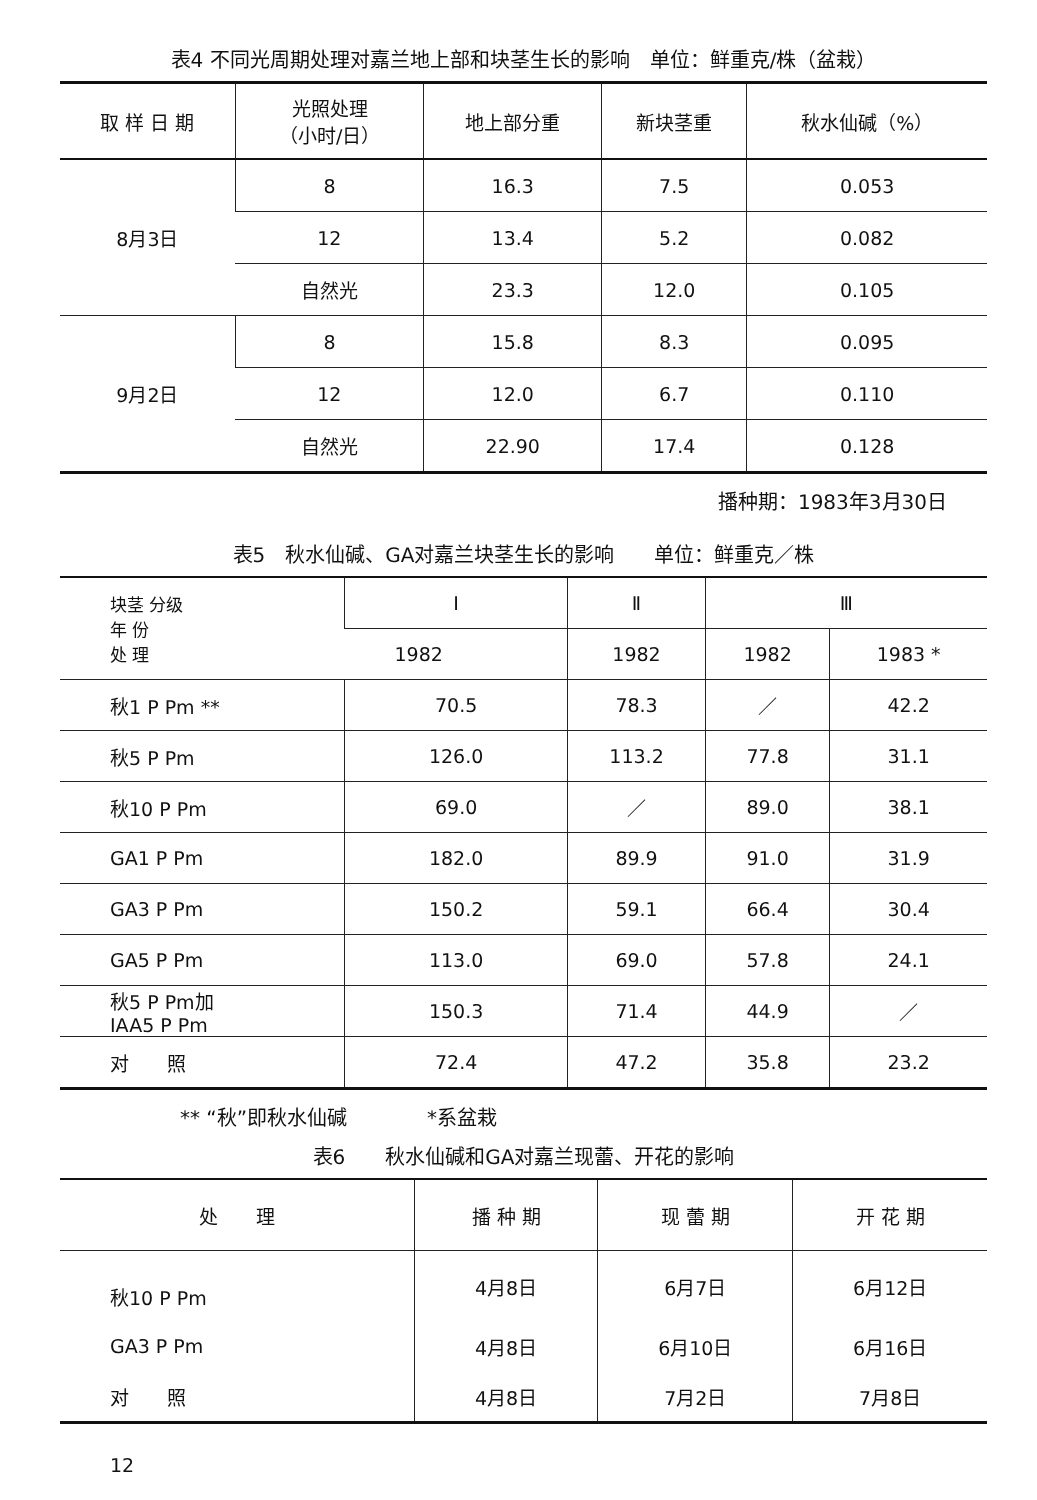表4 不同光周期处理对嘉兰地上部和块茎生长的影响　单位：鲜重克/株（盆栽）
| 取 样 日 期 | 光照处理 （小时/日） | 地上部分重 | 新块茎重 | 秋水仙碱（%） |
| --- | --- | --- | --- | --- |
| 8月3日 | 8 | 16.3 | 7.5 | 0.053 |
| | 12 | 13.4 | 5.2 | 0.082 |
| | 自然光 | 23.3 | 12.0 | 0.105 |
| 9月2日 | 8 | 15.8 | 8.3 | 0.095 |
| | 12 | 12.0 | 6.7 | 0.110 |
| | 自然光 | 22.90 | 17.4 | 0.128 |
播种期：1983年3月30日
表5　秋水仙碱、GA对嘉兰块茎生长的影响　　单位：鲜重克／株
| 块茎 分级 年 份 处 理 | Ⅰ | Ⅱ | Ⅲ | |
| --- | --- | --- | --- | --- |
| | 1982 | 1982 | 1982 | 1983 * |
| 秋1 P Pm ** | 70.5 | 78.3 | ／ | 42.2 |
| 秋5 P Pm | 126.0 | 113.2 | 77.8 | 31.1 |
| 秋10 P Pm | 69.0 | ／ | 89.0 | 38.1 |
| GA1 P Pm | 182.0 | 89.9 | 91.0 | 31.9 |
| GA3 P Pm | 150.2 | 59.1 | 66.4 | 30.4 |
| GA5 P Pm | 113.0 | 69.0 | 57.8 | 24.1 |
| 秋5 P Pm加 IAA5 P Pm | 150.3 | 71.4 | 44.9 | ／ |
| 对 照 | 72.4 | 47.2 | 35.8 | 23.2 |
** “秋”即秋水仙碱　　　　*系盆栽
表6　　秋水仙碱和GA对嘉兰现蕾、开花的影响
| 处 理 | 播 种 期 | 现 蕾 期 | 开 花 期 |
| --- | --- | --- | --- |
| 秋10 P Pm | 4月8日 | 6月7日 | 6月12日 |
| GA3 P Pm | 4月8日 | 6月10日 | 6月16日 |
| 对 照 | 4月8日 | 7月2日 | 7月8日 |
12